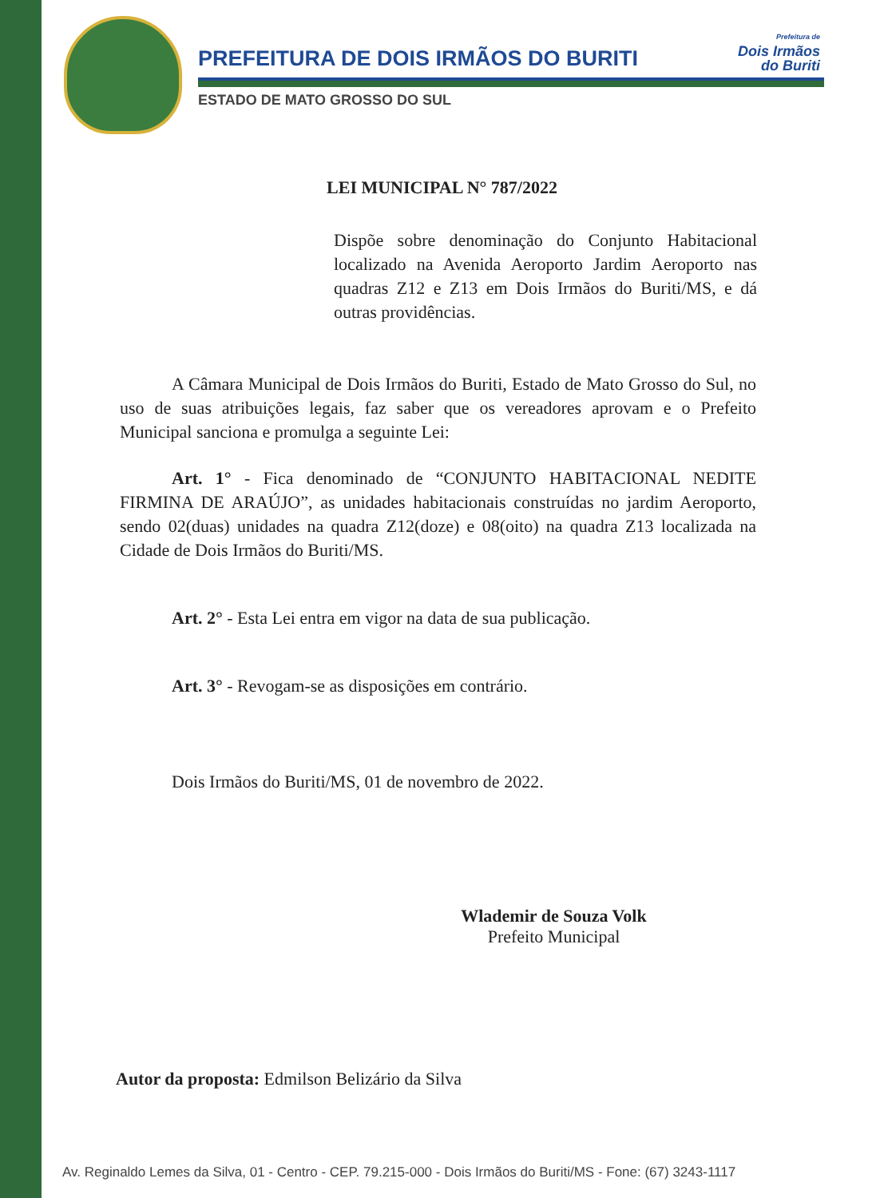PREFEITURA DE DOIS IRMÃOS DO BURITI
ESTADO DE MATO GROSSO DO SUL
Prefeitura de
Dois Irmãos
do Buriti
LEI MUNICIPAL N° 787/2022
Dispõe sobre denominação do Conjunto Habitacional localizado na Avenida Aeroporto Jardim Aeroporto nas quadras Z12 e Z13 em Dois Irmãos do Buriti/MS, e dá outras providências.
A Câmara Municipal de Dois Irmãos do Buriti, Estado de Mato Grosso do Sul, no uso de suas atribuições legais, faz saber que os vereadores aprovam e o Prefeito Municipal sanciona e promulga a seguinte Lei:
Art. 1° - Fica denominado de “CONJUNTO HABITACIONAL NEDITE FIRMINA DE ARAÚJO”, as unidades habitacionais construídas no jardim Aeroporto, sendo 02(duas) unidades na quadra Z12(doze) e 08(oito) na quadra Z13 localizada na Cidade de Dois Irmãos do Buriti/MS.
Art. 2° - Esta Lei entra em vigor na data de sua publicação.
Art. 3° - Revogam-se as disposições em contrário.
Dois Irmãos do Buriti/MS, 01 de novembro de 2022.
Wlademir de Souza Volk
Prefeito Municipal
Autor da proposta: Edmilson Belizário da Silva
Av. Reginaldo Lemes da Silva, 01 - Centro - CEP. 79.215-000 - Dois Irmãos do Buriti/MS - Fone: (67) 3243-1117